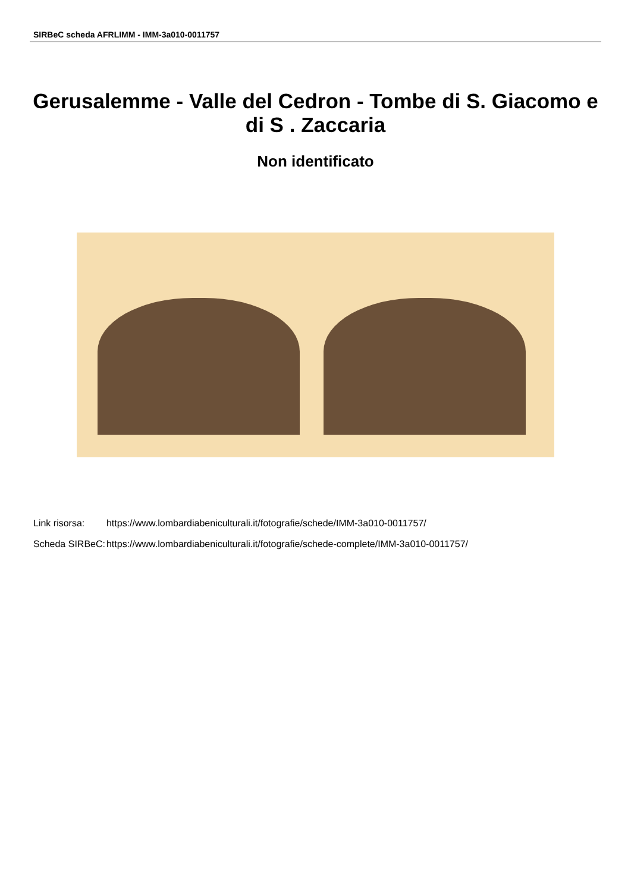SIRBeC scheda AFRLIMM - IMM-3a010-0011757
Gerusalemme - Valle del Cedron - Tombe di S. Giacomo e di S . Zaccaria
Non identificato
| Link risorsa: | https://www.lombardiabeniculturali.it/fotografie/schede/IMM-3a010-0011757/ |
| Scheda SIRBeC: | https://www.lombardiabeniculturali.it/fotografie/schede-complete/IMM-3a010-0011757/ |